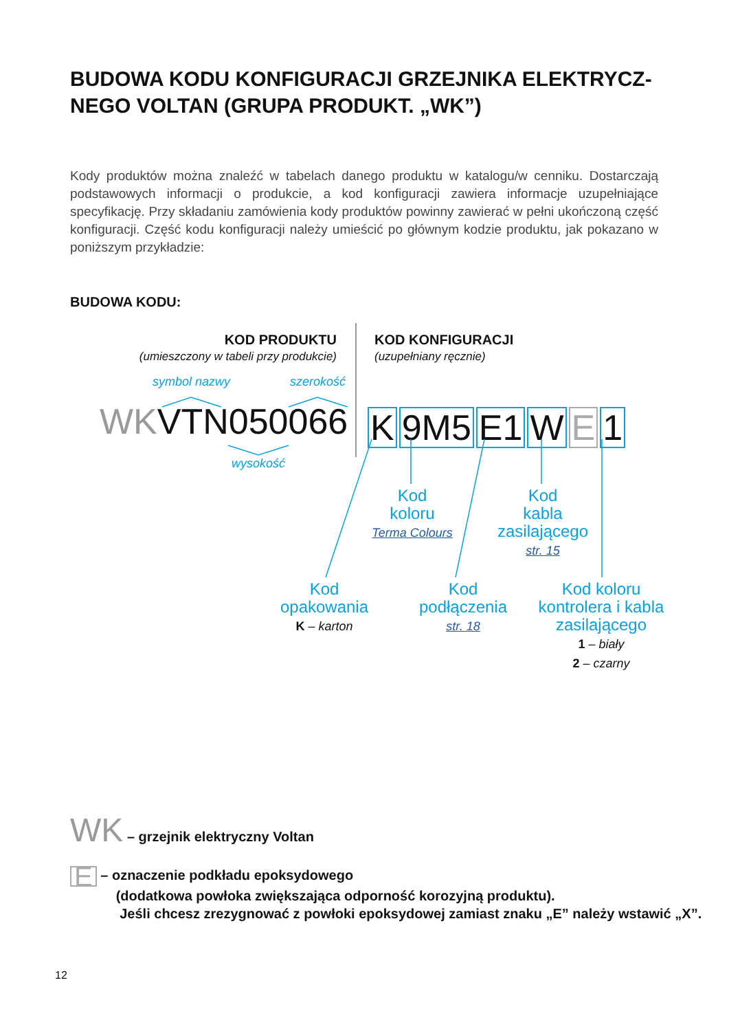BUDOWA KODU KONFIGURACJI GRZEJNIKA ELEKTRYCZ-NEGO VOLTAN (GRUPA PRODUKT. „WK”)
Kody produktów można znaleźć w tabelach danego produktu w katalogu/w cenniku. Dostarczają podstawowych informacji o produkcie, a kod konfiguracji zawiera informacje uzupełniające specyfikację. Przy składaniu zamówienia kody produktów powinny zawierać w pełni ukończoną część konfiguracji. Część kodu konfiguracji należy umieścić po głównym kodzie produktu, jak pokazano w poniższym przykładzie:
BUDOWA KODU:
KOD PRODUKTU
(umieszczony w tabeli przy produkcie)
KOD KONFIGURACJI
(uzupełniany ręcznie)
symbol nazwy szerokość
WKVTN050066 K 9M5 E1 W E 1
wysokość
Kod
koloru
Terma Colours
Kod
kabla
zasilającego
str. 15
Kod
opakowania
K – karton
Kod
podłączenia
str. 18
Kod koloru
kontrolera i kabla
zasilającego
1 – biały
2 – czarny
WK – grzejnik elektryczny Voltan
E – oznaczenie podkładu epoksydowego
(dodatkowa powłoka zwiększająca odporność korozyjną produktu).
Jeśli chcesz zrezygnować z powłoki epoksydowej zamiast znaku „E” należy wstawić „X”.
12